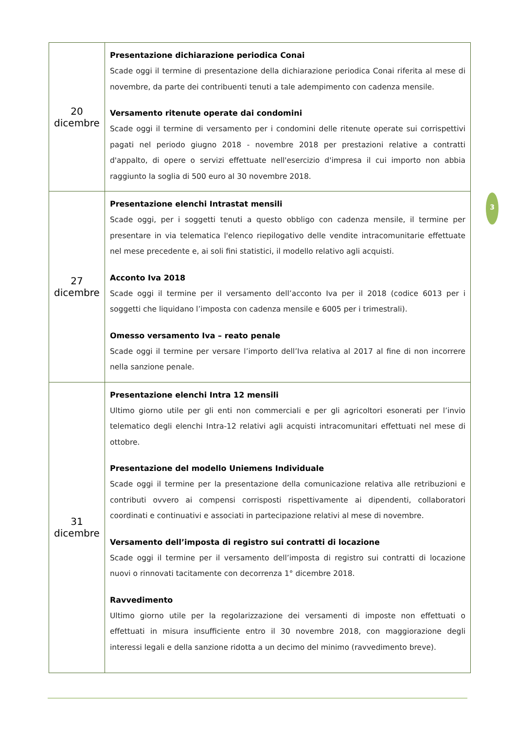| 20 dicembre | Presentazione dichiarazione periodica Conai Scade oggi il termine di presentazione della dichiarazione periodica Conai riferita al mese di novembre, da parte dei contribuenti tenuti a tale adempimento con cadenza mensile. Versamento ritenute operate dai condomini Scade oggi il termine di versamento per i condomini delle ritenute operate sui corrispettivi pagati nel periodo giugno 2018 - novembre 2018 per prestazioni relative a contratti d'appalto, di opere o servizi effettuate nell'esercizio d'impresa il cui importo non abbia raggiunto la soglia di 500 euro al 30 novembre 2018. |
| 27 dicembre | Presentazione elenchi Intrastat mensili Scade oggi, per i soggetti tenuti a questo obbligo con cadenza mensile, il termine per presentare in via telematica l'elenco riepilogativo delle vendite intracomunitarie effettuate nel mese precedente e, ai soli fini statistici, il modello relativo agli acquisti. Acconto Iva 2018 Scade oggi il termine per il versamento dell’acconto Iva per il 2018 (codice 6013 per i soggetti che liquidano l’imposta con cadenza mensile e 6005 per i trimestrali). Omesso versamento Iva – reato penale Scade oggi il termine per versare l’importo dell’Iva relativa al 2017 al fine di non incorrere nella sanzione penale. |
| 31 dicembre | Presentazione elenchi Intra 12 mensili Ultimo giorno utile per gli enti non commerciali e per gli agricoltori esonerati per l’invio telematico degli elenchi Intra-12 relativi agli acquisti intracomunitari effettuati nel mese di ottobre. Presentazione del modello Uniemens Individuale Scade oggi il termine per la presentazione della comunicazione relativa alle retribuzioni e contributi ovvero ai compensi corrisposti rispettivamente ai dipendenti, collaboratori coordinati e continuativi e associati in partecipazione relativi al mese di novembre. Versamento dell’imposta di registro sui contratti di locazione Scade oggi il termine per il versamento dell’imposta di registro sui contratti di locazione nuovi o rinnovati tacitamente con decorrenza 1° dicembre 2018. Ravvedimento Ultimo giorno utile per la regolarizzazione dei versamenti di imposte non effettuati o effettuati in misura insufficiente entro il 30 novembre 2018, con maggiorazione degli interessi legali e della sanzione ridotta a un decimo del minimo (ravvedimento breve). |
3